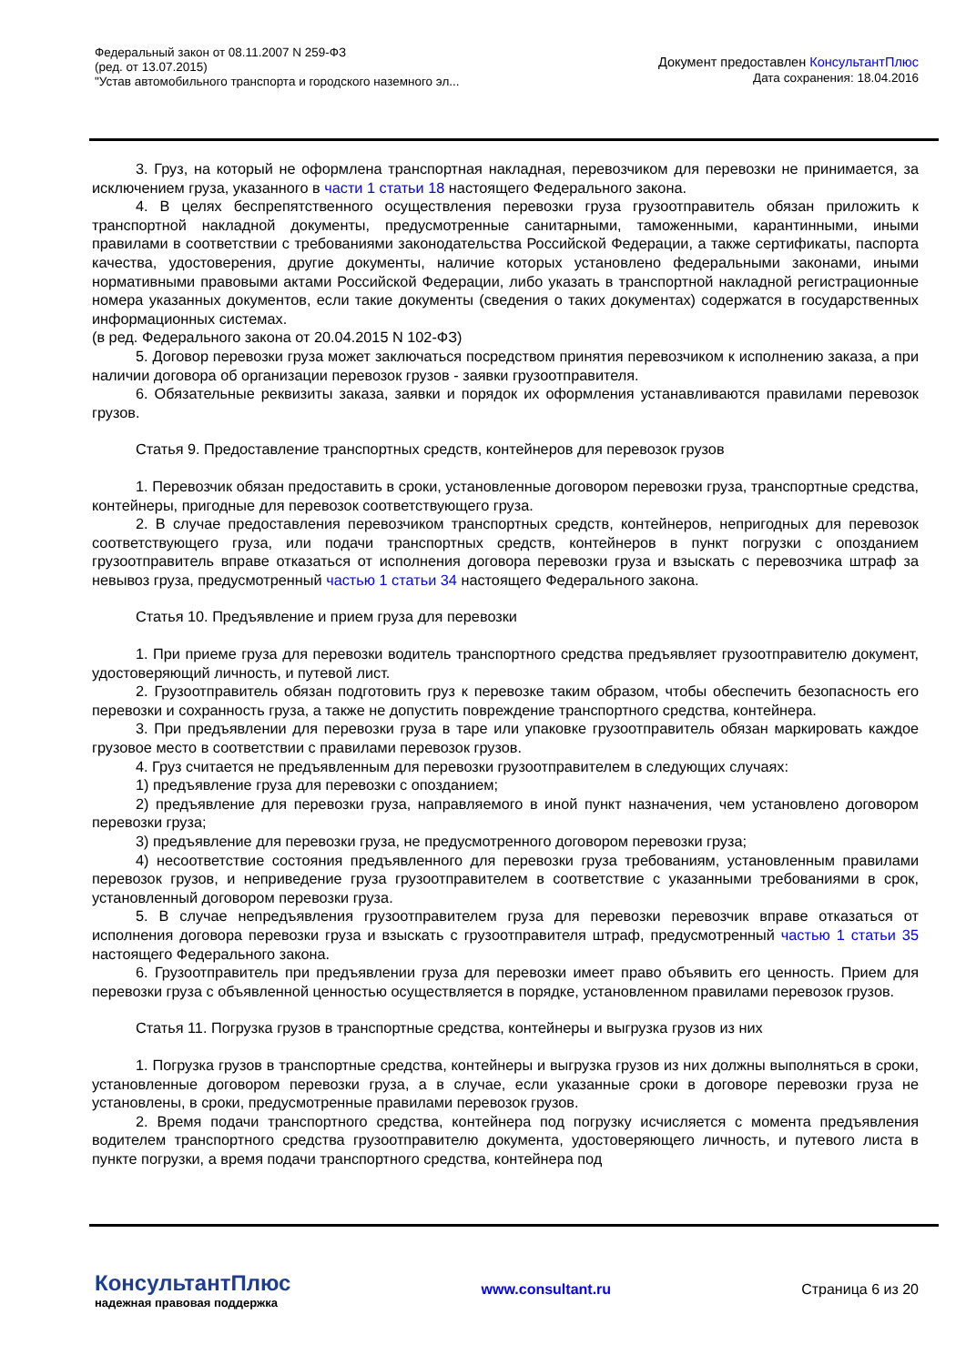Федеральный закон от 08.11.2007 N 259-ФЗ
(ред. от 13.07.2015)
"Устав автомобильного транспорта и городского наземного эл...
Документ предоставлен КонсультантПлюс
Дата сохранения: 18.04.2016
3. Груз, на который не оформлена транспортная накладная, перевозчиком для перевозки не принимается, за исключением груза, указанного в части 1 статьи 18 настоящего Федерального закона.
4. В целях беспрепятственного осуществления перевозки груза грузоотправитель обязан приложить к транспортной накладной документы, предусмотренные санитарными, таможенными, карантинными, иными правилами в соответствии с требованиями законодательства Российской Федерации, а также сертификаты, паспорта качества, удостоверения, другие документы, наличие которых установлено федеральными законами, иными нормативными правовыми актами Российской Федерации, либо указать в транспортной накладной регистрационные номера указанных документов, если такие документы (сведения о таких документах) содержатся в государственных информационных системах.
(в ред. Федерального закона от 20.04.2015 N 102-ФЗ)
5. Договор перевозки груза может заключаться посредством принятия перевозчиком к исполнению заказа, а при наличии договора об организации перевозок грузов - заявки грузоотправителя.
6. Обязательные реквизиты заказа, заявки и порядок их оформления устанавливаются правилами перевозок грузов.
Статья 9. Предоставление транспортных средств, контейнеров для перевозок грузов
1. Перевозчик обязан предоставить в сроки, установленные договором перевозки груза, транспортные средства, контейнеры, пригодные для перевозок соответствующего груза.
2. В случае предоставления перевозчиком транспортных средств, контейнеров, непригодных для перевозок соответствующего груза, или подачи транспортных средств, контейнеров в пункт погрузки с опозданием грузоотправитель вправе отказаться от исполнения договора перевозки груза и взыскать с перевозчика штраф за невывоз груза, предусмотренный частью 1 статьи 34 настоящего Федерального закона.
Статья 10. Предъявление и прием груза для перевозки
1. При приеме груза для перевозки водитель транспортного средства предъявляет грузоотправителю документ, удостоверяющий личность, и путевой лист.
2. Грузоотправитель обязан подготовить груз к перевозке таким образом, чтобы обеспечить безопасность его перевозки и сохранность груза, а также не допустить повреждение транспортного средства, контейнера.
3. При предъявлении для перевозки груза в таре или упаковке грузоотправитель обязан маркировать каждое грузовое место в соответствии с правилами перевозок грузов.
4. Груз считается не предъявленным для перевозки грузоотправителем в следующих случаях:
1) предъявление груза для перевозки с опозданием;
2) предъявление для перевозки груза, направляемого в иной пункт назначения, чем установлено договором перевозки груза;
3) предъявление для перевозки груза, не предусмотренного договором перевозки груза;
4) несоответствие состояния предъявленного для перевозки груза требованиям, установленным правилами перевозок грузов, и неприведение груза грузоотправителем в соответствие с указанными требованиями в срок, установленный договором перевозки груза.
5. В случае непредъявления грузоотправителем груза для перевозки перевозчик вправе отказаться от исполнения договора перевозки груза и взыскать с грузоотправителя штраф, предусмотренный частью 1 статьи 35 настоящего Федерального закона.
6. Грузоотправитель при предъявлении груза для перевозки имеет право объявить его ценность. Прием для перевозки груза с объявленной ценностью осуществляется в порядке, установленном правилами перевозок грузов.
Статья 11. Погрузка грузов в транспортные средства, контейнеры и выгрузка грузов из них
1. Погрузка грузов в транспортные средства, контейнеры и выгрузка грузов из них должны выполняться в сроки, установленные договором перевозки груза, а в случае, если указанные сроки в договоре перевозки груза не установлены, в сроки, предусмотренные правилами перевозок грузов.
2. Время подачи транспортного средства, контейнера под погрузку исчисляется с момента предъявления водителем транспортного средства грузоотправителю документа, удостоверяющего личность, и путевого листа в пункте погрузки, а время подачи транспортного средства, контейнера под
КонсультантПлюс
надежная правовая поддержка
www.consultant.ru Страница 6 из 20